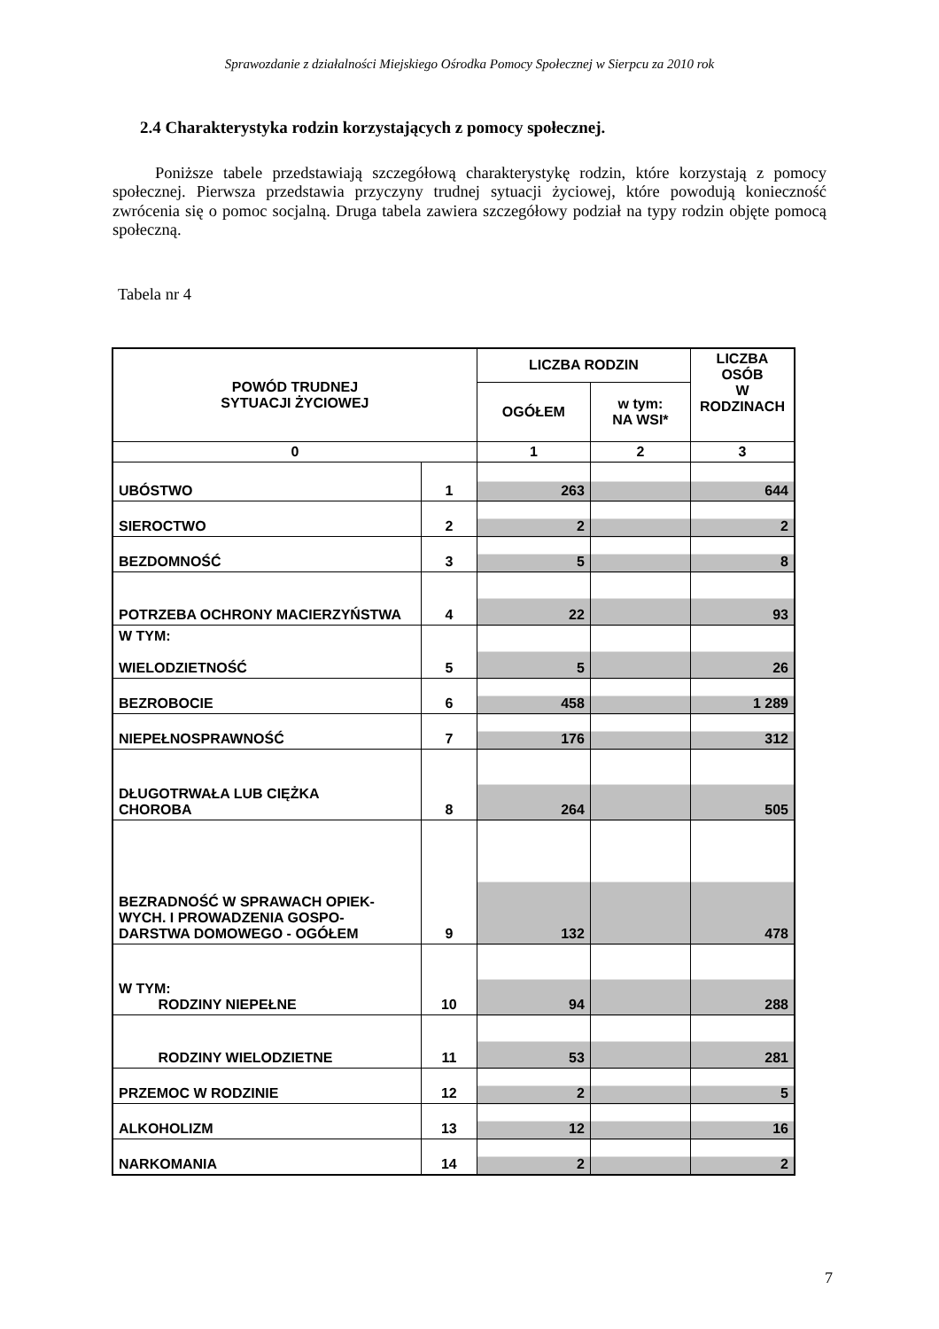Sprawozdanie z działalności Miejskiego Ośrodka Pomocy Społecznej w Sierpcu za 2010 rok
2.4 Charakterystyka rodzin korzystających z pomocy społecznej.
Poniższe tabele przedstawiają szczegółową charakterystykę rodzin, które korzystają z pomocy społecznej. Pierwsza przedstawia przyczyny trudnej sytuacji życiowej, które powodują konieczność zwrócenia się o pomoc socjalną. Druga tabela zawiera szczegółowy podział na typy rodzin objęte pomocą społeczną.
Tabela nr 4
| POWÓD TRUDNEJ SYTUACJI ŻYCIOWEJ | | LICZBA RODZIN | | LICZBA OSÓB W RODZINACH |
| --- | --- | --- | --- | --- |
| | | OGÓŁEM | w tym: NA WSI* | |
| 0 | | 1 | 2 | 3 |
| UBÓSTWO | 1 | 263 | | 644 |
| SIEROCTWO | 2 | 2 | | 2 |
| BEZDOMNOŚĆ | 3 | 5 | | 8 |
| POTRZEBA OCHRONY MACIERZYŃSTWA | 4 | 22 | | 93 |
| W TYM: WIELODZIETNOŚĆ | 5 | 5 | | 26 |
| BEZROBOCIE | 6 | 458 | | 1 289 |
| NIEPEŁNOSPRAWNOŚĆ | 7 | 176 | | 312 |
| DŁUGOTRWAŁA LUB CIĘŻKA CHOROBA | 8 | 264 | | 505 |
| BEZRADNOŚĆ W SPRAWACH OPIEK-WYCH. I PROWADZENIA GOSPO- DARSTWA DOMOWEGO - OGÓŁEM | 9 | 132 | | 478 |
| W TYM: RODZINY NIEPEŁNE | 10 | 94 | | 288 |
| RODZINY WIELODZIETNE | 11 | 53 | | 281 |
| PRZEMOC W RODZINIE | 12 | 2 | | 5 |
| ALKOHOLIZM | 13 | 12 | | 16 |
| NARKOMANIA | 14 | 2 | | 2 |
7